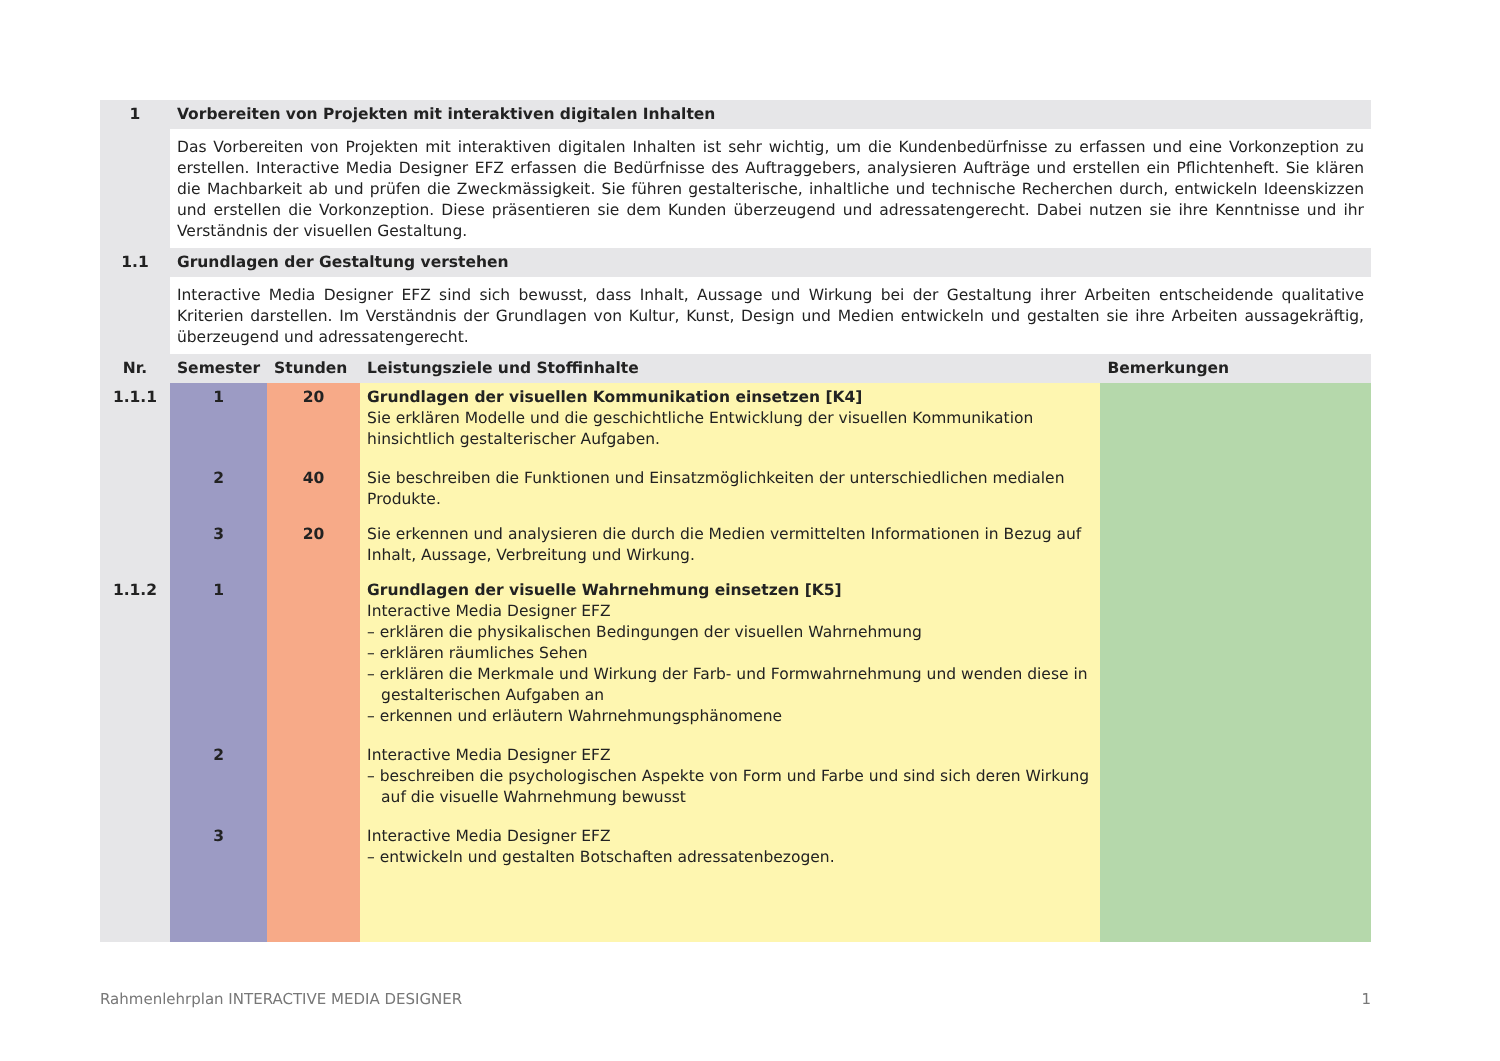| 1 | Vorbereiten von Projekten mit interaktiven digitalen Inhalten | | | |
| | Das Vorbereiten von Projekten mit interaktiven digitalen Inhalten ist sehr wichtig, um die Kundenbedürfnisse zu erfassen und eine Vorkonzeption zu erstellen. Interactive Media Designer EFZ erfassen die Bedürfnisse des Auftraggebers, analysieren Aufträge und erstellen ein Pflichtenheft. Sie klären die Machbarkeit ab und prüfen die Zweckmässigkeit. Sie führen gestalterische, inhaltliche und technische Recherchen durch, entwickeln Ideenskizzen und erstellen die Vorkonzeption. Diese präsentieren sie dem Kunden überzeugend und adressatengerecht. Dabei nutzen sie ihre Kenntnisse und ihr Verständnis der visuellen Gestaltung. | | | |
| 1.1 | Grundlagen der Gestaltung verstehen | | | |
| | Interactive Media Designer EFZ sind sich bewusst, dass Inhalt, Aussage und Wirkung bei der Gestaltung ihrer Arbeiten entscheidende qualitative Kriterien darstellen. Im Verständnis der Grundlagen von Kultur, Kunst, Design und Medien entwickeln und gestalten sie ihre Arbeiten aussagekräftig, überzeugend und adressatengerecht. | | | |
| Nr. | Semester | Stunden | Leistungsziele und Stoffinhalte | Bemerkungen |
| 1.1.1 | 1 | 20 | Grundlagen der visuellen Kommunikation einsetzen [K4] Sie erklären Modelle und die geschichtliche Entwicklung der visuellen Kommunikation hinsichtlich gestalterischer Aufgaben. | |
| | 2 | 40 | Sie beschreiben die Funktionen und Einsatzmöglichkeiten der unterschiedlichen medialen Produkte. | |
| | 3 | 20 | Sie erkennen und analysieren die durch die Medien vermittelten Informationen in Bezug auf Inhalt, Aussage, Verbreitung und Wirkung. | |
| 1.1.2 | 1 | | Grundlagen der visuelle Wahrnehmung einsetzen [K5] Interactive Media Designer EFZ – erklären die physikalischen Bedingungen der visuellen Wahrnehmung – erklären räumliches Sehen – erklären die Merkmale und Wirkung der Farb- und Formwahrnehmung und wenden diese in gestalterischen Aufgaben an – erkennen und erläutern Wahrnehmungsphänomene | |
| | 2 | | Interactive Media Designer EFZ – beschreiben die psychologischen Aspekte von Form und Farbe und sind sich deren Wirkung auf die visuelle Wahrnehmung bewusst | |
| | 3 | | Interactive Media Designer EFZ – entwickeln und gestalten Botschaften adressatenbezogen. | |
Rahmenlehrplan INTERACTIVE MEDIA DESIGNER 1